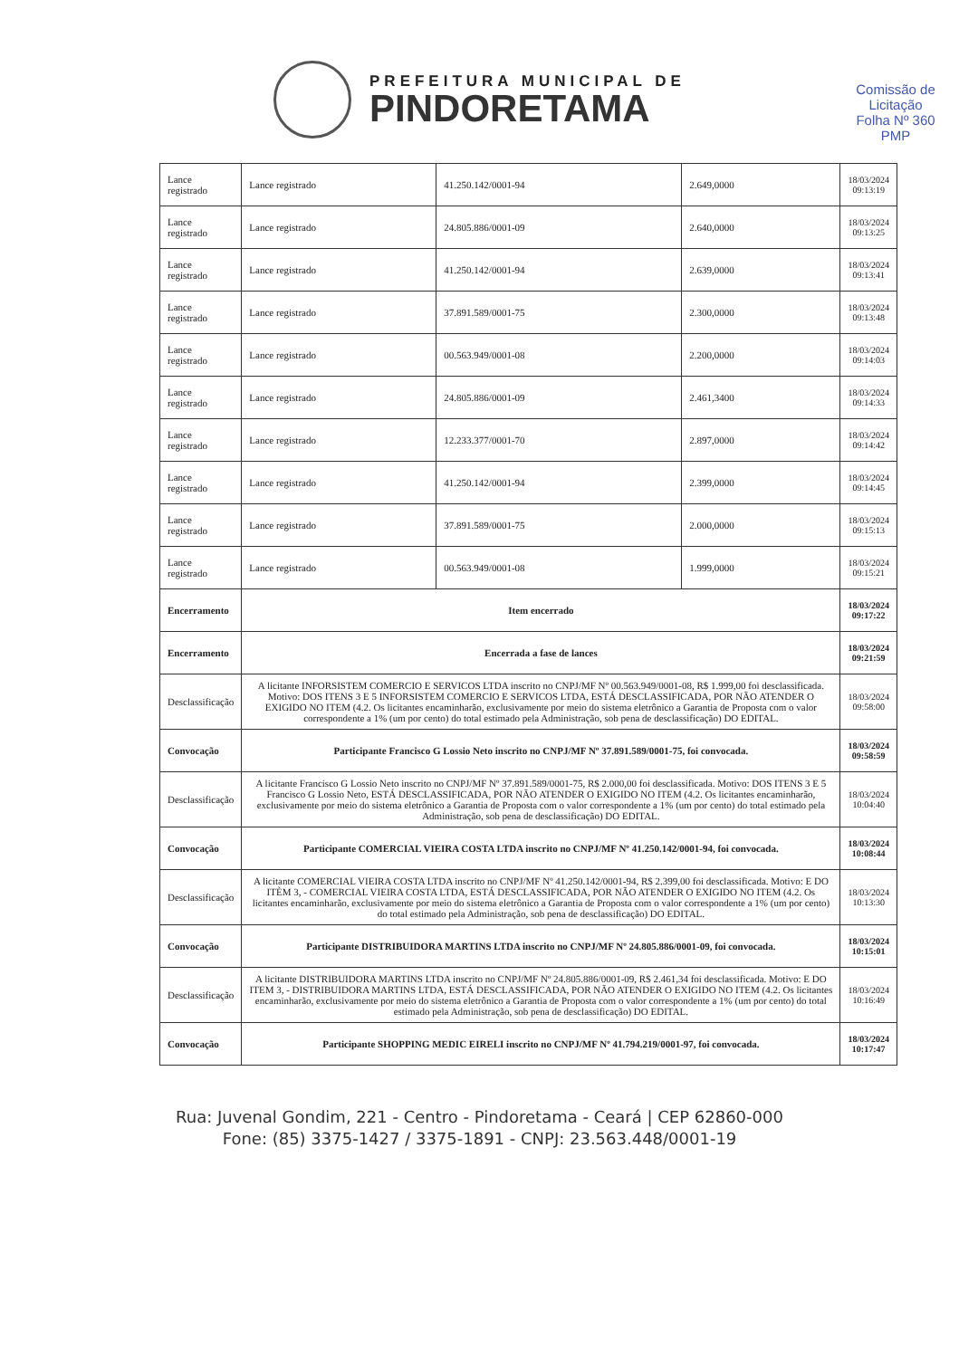PREFEITURA MUNICIPAL DE
PINDORETAMA
Comissão de Licitação
Folha Nº 360
PMP
| Lance registrado | Lance registrado | 41.250.142/0001-94 | 2.649,0000 | 18/03/2024 09:13:19 |
| Lance registrado | Lance registrado | 24.805.886/0001-09 | 2.640,0000 | 18/03/2024 09:13:25 |
| Lance registrado | Lance registrado | 41.250.142/0001-94 | 2.639,0000 | 18/03/2024 09:13:41 |
| Lance registrado | Lance registrado | 37.891.589/0001-75 | 2.300,0000 | 18/03/2024 09:13:48 |
| Lance registrado | Lance registrado | 00.563.949/0001-08 | 2.200,0000 | 18/03/2024 09:14:03 |
| Lance registrado | Lance registrado | 24.805.886/0001-09 | 2.461,3400 | 18/03/2024 09:14:33 |
| Lance registrado | Lance registrado | 12.233.377/0001-70 | 2.897,0000 | 18/03/2024 09:14:42 |
| Lance registrado | Lance registrado | 41.250.142/0001-94 | 2.399,0000 | 18/03/2024 09:14:45 |
| Lance registrado | Lance registrado | 37.891.589/0001-75 | 2.000,0000 | 18/03/2024 09:15:13 |
| Lance registrado | Lance registrado | 00.563.949/0001-08 | 1.999,0000 | 18/03/2024 09:15:21 |
| Encerramento | Item encerrado | | | 18/03/2024 09:17:22 |
| Encerramento | Encerrada a fase de lances | | | 18/03/2024 09:21:59 |
| Desclassificação | A licitante INFORSISTEM COMERCIO E SERVICOS LTDA inscrito no CNPJ/MF Nº 00.563.949/0001-08, R$ 1.999,00 foi desclassificada. Motivo: DOS ITENS 3 E 5 INFORSISTEM COMERCIO E SERVICOS LTDA, ESTÁ DESCLASSIFICADA, POR NÃO ATENDER O EXIGIDO NO ITEM (4.2. Os licitantes encaminharão, exclusivamente por meio do sistema eletrônico a Garantia de Proposta com o valor correspondente a 1% (um por cento) do total estimado pela Administração, sob pena de desclassificação) DO EDITAL. | | | 18/03/2024 09:58:00 |
| Convocação | Participante Francisco G Lossio Neto inscrito no CNPJ/MF Nº 37.891.589/0001-75, foi convocada. | | | 18/03/2024 09:58:59 |
| Desclassificação | A licitante Francisco G Lossio Neto inscrito no CNPJ/MF Nº 37.891.589/0001-75, R$ 2.000,00 foi desclassificada. Motivo: DOS ITENS 3 E 5 Francisco G Lossio Neto, ESTÁ DESCLASSIFICADA, POR NÃO ATENDER O EXIGIDO NO ITEM (4.2. Os licitantes encaminharão, exclusivamente por meio do sistema eletrônico a Garantia de Proposta com o valor correspondente a 1% (um por cento) do total estimado pela Administração, sob pena de desclassificação) DO EDITAL. | | | 18/03/2024 10:04:40 |
| Convocação | Participante COMERCIAL VIEIRA COSTA LTDA inscrito no CNPJ/MF Nº 41.250.142/0001-94, foi convocada. | | | 18/03/2024 10:08:44 |
| Desclassificação | A licitante COMERCIAL VIEIRA COSTA LTDA inscrito no CNPJ/MF Nº 41.250.142/0001-94, R$ 2.399,00 foi desclassificada. Motivo: E DO ITÈM 3, - COMERCIAL VIEIRA COSTA LTDA, ESTÁ DESCLASSIFICADA, POR NÃO ATENDER O EXIGIDO NO ITEM (4.2. Os licitantes encaminharão, exclusivamente por meio do sistema eletrônico a Garantia de Proposta com o valor correspondente a 1% (um por cento) do total estimado pela Administração, sob pena de desclassificação) DO EDITAL. | | | 18/03/2024 10:13:30 |
| Convocação | Participante DISTRIBUIDORA MARTINS LTDA inscrito no CNPJ/MF Nº 24.805.886/0001-09, foi convocada. | | | 18/03/2024 10:15:01 |
| Desclassificação | A licitante DISTRIBUIDORA MARTINS LTDA inscrito no CNPJ/MF Nº 24.805.886/0001-09, R$ 2.461,34 foi desclassificada. Motivo: E DO ITEM 3, - DISTRIBUIDORA MARTINS LTDA, ESTÁ DESCLASSIFICADA, POR NÃO ATENDER O EXIGIDO NO ITEM (4.2. Os licitantes encaminharão, exclusivamente por meio do sistema eletrônico a Garantia de Proposta com o valor correspondente a 1% (um por cento) do total estimado pela Administração, sob pena de desclassificação) DO EDITAL. | | | 18/03/2024 10:16:49 |
| Convocação | Participante SHOPPING MEDIC EIRELI inscrito no CNPJ/MF Nº 41.794.219/0001-97, foi convocada. | | | 18/03/2024 10:17:47 |
Rua: Juvenal Gondim, 221 - Centro - Pindoretama - Ceará | CEP 62860-000
Fone: (85) 3375-1427 / 3375-1891 - CNPJ: 23.563.448/0001-19